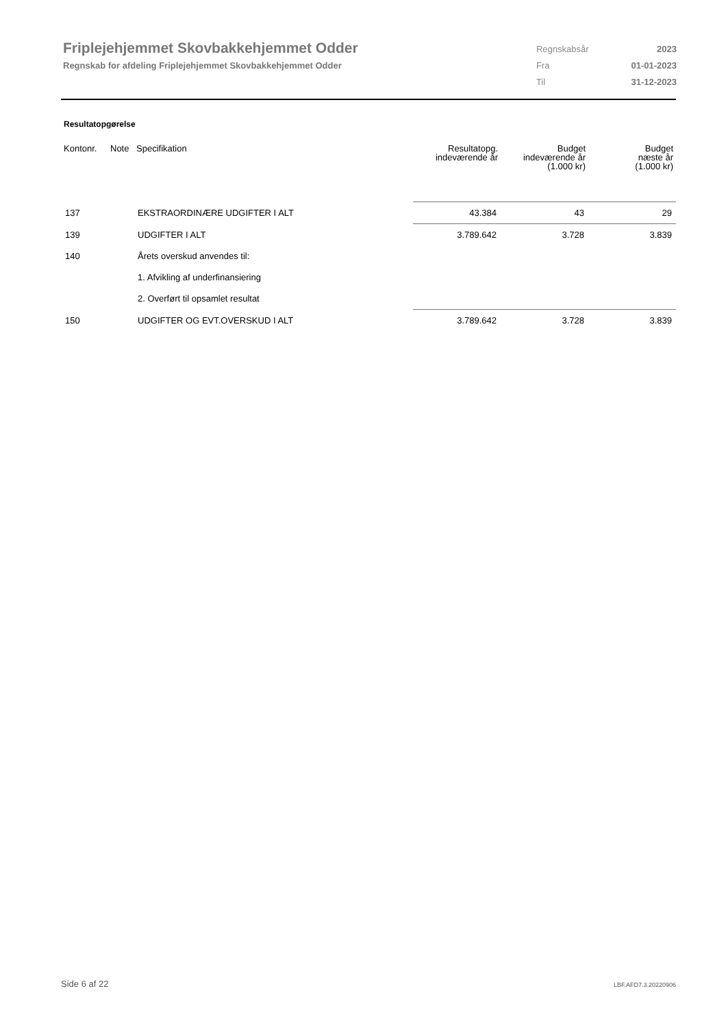Friplejehjemmet Skovbakkehjemmet Odder
Regnskab for afdeling Friplejehjemmet Skovbakkehjemmet Odder
| Regnskabsår | 2023 |
| Fra | 01-01-2023 |
| Til | 31-12-2023 |
Resultatopgørelse
| Kontonr. | Note | Specifikation | Resultatopg. indeværende år | Budget indeværende år (1.000 kr) | Budget næste år (1.000 kr) |
| --- | --- | --- | --- | --- | --- |
| 137 | | EKSTRAORDINÆRE UDGIFTER I ALT | 43.384 | 43 | 29 |
| 139 | | UDGIFTER I ALT | 3.789.642 | 3.728 | 3.839 |
| 140 | | Årets overskud anvendes til: | | | |
| | | 1. Afvikling af underfinansiering | | | |
| | | 2. Overført til opsamlet resultat | | | |
| 150 | | UDGIFTER OG EVT.OVERSKUD I ALT | 3.789.642 | 3.728 | 3.839 |
Side 6 af 22 LBF.AFD7.3.20220906